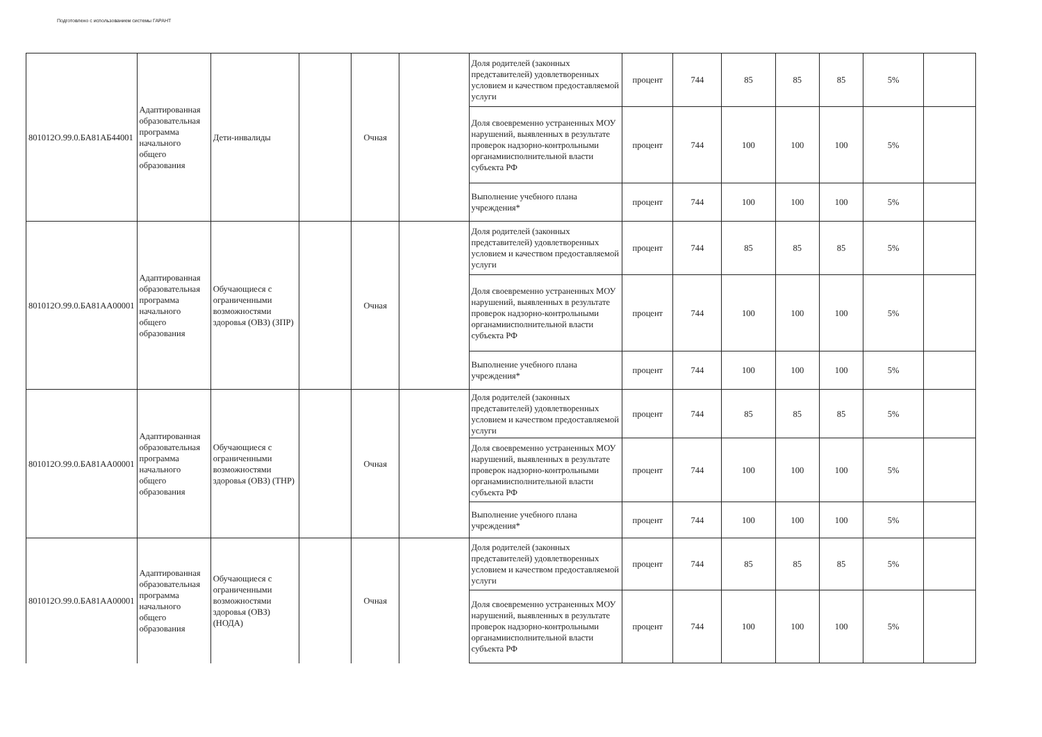Подготовлено с использованием системы ГАРАНТ
| 801012О.99.0.БА81АБ44001 | Адаптированная образовательная программа начального общего образования | Дети-инвалиды | | Очная | | Доля родителей (законных представителей) удовлетворенных условием и качеством предоставляемой услуги | процент | 744 | 85 | 85 | 85 | 5% | |
| | | | | | | Доля своевременно устраненных МОУ нарушений, выявленных в результате проверок надзорно-контрольными органамиисполнительной власти субъекта РФ | процент | 744 | 100 | 100 | 100 | 5% | |
| | | | | | | Выполнение учебного плана учреждения* | процент | 744 | 100 | 100 | 100 | 5% | |
| 801012О.99.0.БА81АА00001 | Адаптированная образовательная программа начального общего образования | Обучающиеся с ограниченными возможностями здоровья (ОВЗ) (ЗПР) | | Очная | | Доля родителей (законных представителей) удовлетворенных условием и качеством предоставляемой услуги | процент | 744 | 85 | 85 | 85 | 5% | |
| | | | | | | Доля своевременно устраненных МОУ нарушений, выявленных в результате проверок надзорно-контрольными органамиисполнительной власти субъекта РФ | процент | 744 | 100 | 100 | 100 | 5% | |
| | | | | | | Выполнение учебного плана учреждения* | процент | 744 | 100 | 100 | 100 | 5% | |
| 801012О.99.0.БА81АА00001 | Адаптированная образовательная программа начального общего образования | Обучающиеся с ограниченными возможностями здоровья (ОВЗ) (ТНР) | | Очная | | Доля родителей (законных представителей) удовлетворенных условием и качеством предоставляемой услуги | процент | 744 | 85 | 85 | 85 | 5% | |
| | | | | | | Доля своевременно устраненных МОУ нарушений, выявленных в результате проверок надзорно-контрольными органамиисполнительной власти субъекта РФ | процент | 744 | 100 | 100 | 100 | 5% | |
| | | | | | | Выполнение учебного плана учреждения* | процент | 744 | 100 | 100 | 100 | 5% | |
| 801012О.99.0.БА81АА00001 | Адаптированная образовательная программа начального общего образования | Обучающиеся с ограниченными возможностями здоровья (ОВЗ) (НОДА) | | Очная | | Доля родителей (законных представителей) удовлетворенных условием и качеством предоставляемой услуги | процент | 744 | 85 | 85 | 85 | 5% | |
| | | | | | | Доля своевременно устраненных МОУ нарушений, выявленных в результате проверок надзорно-контрольными органамиисполнительной власти субъекта РФ | процент | 744 | 100 | 100 | 100 | 5% | |